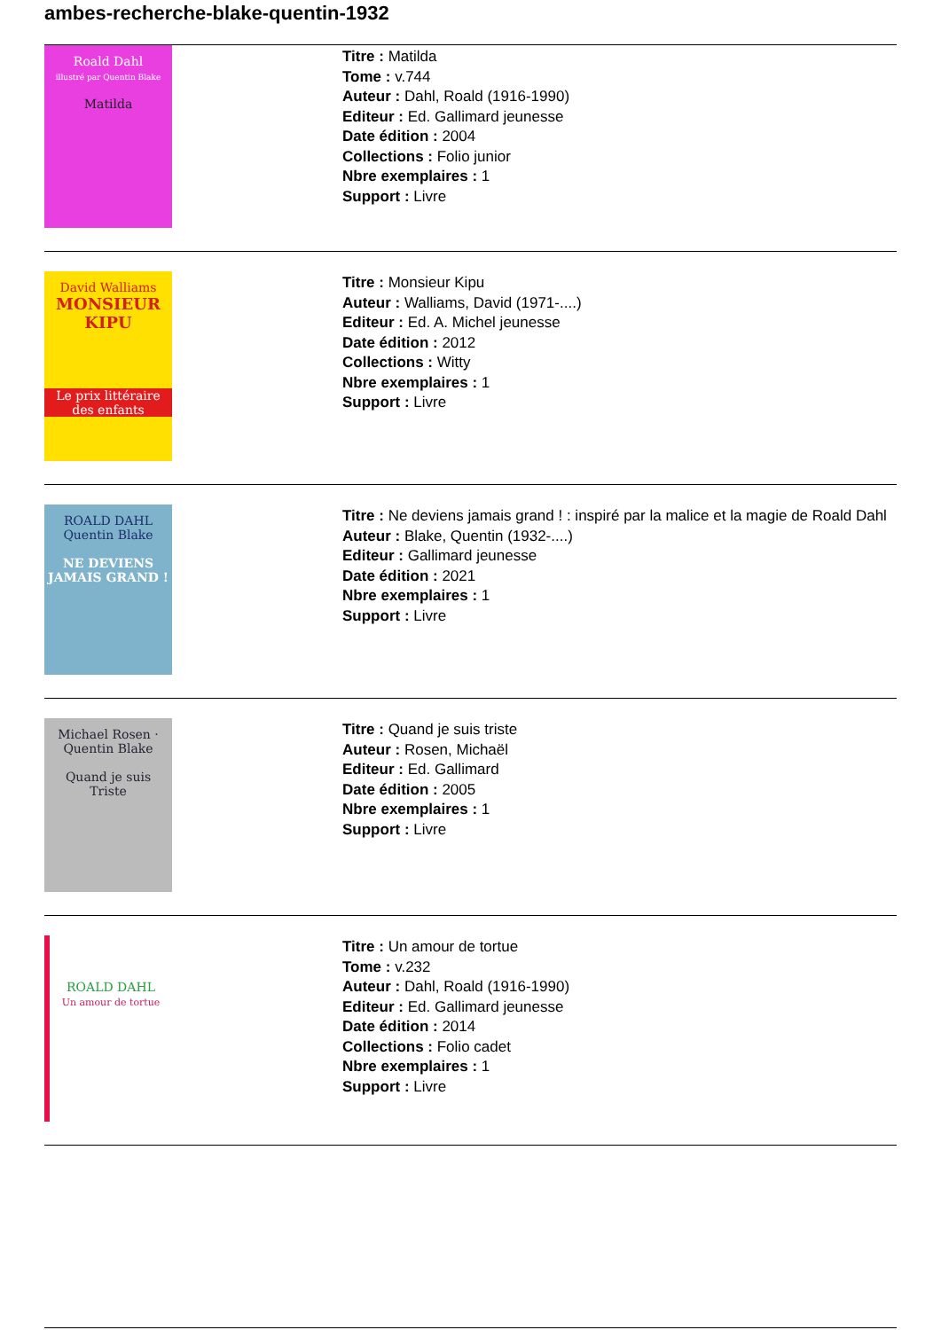ambes-recherche-blake-quentin-1932
Roald Dahl
illustré par Quentin Blake
Matilda
Titre : Matilda
Tome : v.744
Auteur : Dahl, Roald (1916-1990)
Editeur : Ed. Gallimard jeunesse
Date édition : 2004
Collections : Folio junior
Nbre exemplaires : 1
Support : Livre
David Walliams
MONSIEUR
KIPU
Le prix littéraire des enfants
Titre : Monsieur Kipu
Auteur : Walliams, David (1971-....)
Editeur : Ed. A. Michel jeunesse
Date édition : 2012
Collections : Witty
Nbre exemplaires : 1
Support : Livre
ROALD DAHL
Quentin Blake
NE DEVIENS JAMAIS GRAND !
Titre : Ne deviens jamais grand ! : inspiré par la malice et la magie de Roald Dahl
Auteur : Blake, Quentin (1932-....)
Editeur : Gallimard jeunesse
Date édition : 2021
Nbre exemplaires : 1
Support : Livre
Michael Rosen · Quentin Blake
Quand je suis
Triste
Titre : Quand je suis triste
Auteur : Rosen, Michaël
Editeur : Ed. Gallimard
Date édition : 2005
Nbre exemplaires : 1
Support : Livre
ROALD DAHL
Un amour de tortue
Titre : Un amour de tortue
Tome : v.232
Auteur : Dahl, Roald (1916-1990)
Editeur : Ed. Gallimard jeunesse
Date édition : 2014
Collections : Folio cadet
Nbre exemplaires : 1
Support : Livre